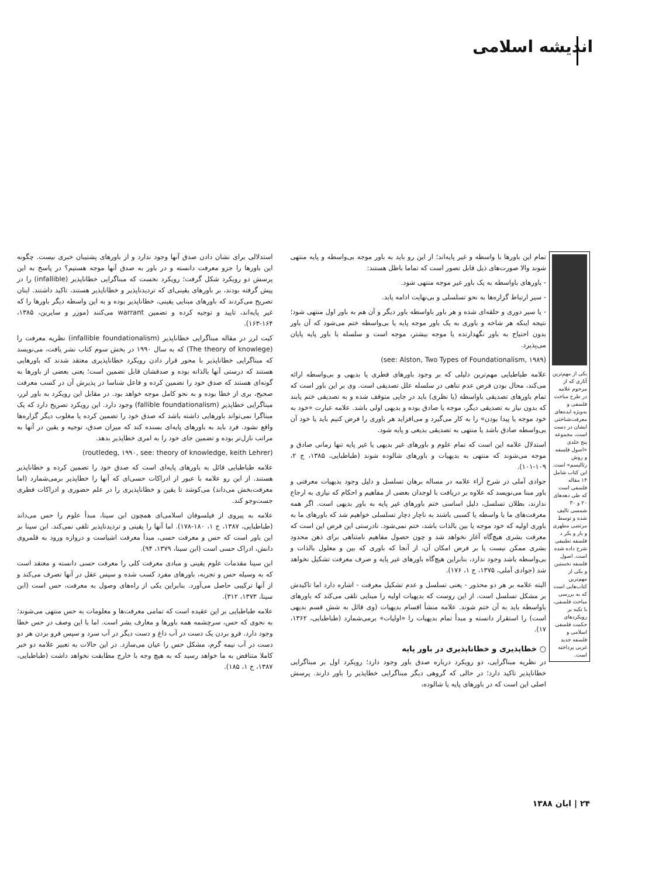اندیشه اسلامی
یکی از مهم‌ترین آثاری که از مرحوم علامه در طرح مباحث فلسفی و به‌ویژه ایده‌های معرفت‌شناختی ایشان در دست است، مجموعه پنج جلدی «اصول فلسفه و روش رئالیسم» است. این کتاب شامل ۱۴ مقاله فلسفی است که طی دهه‌های ۲۰ و ۳۰ شمسی تالیف شده و توسط مرتضی مطهری و یار و یکر د فلسفه تطبیقی شرح داده شده است. اصول فلسفه نخستین و یکی از مهم‌ترین کتاب‌هایی است که به بررسی مباحث فلسفی، با تکیه بر رویکردهای حکمت فلسفی اسلامی و فلسفه جدید غربی پرداخته است.
تمام این باورها با واسطه و غیر پایه‌اند؛ از این رو باید به باور موجه بی‌واسطه و پایه منتهی شوند والا صورت‌های ذیل قابل تصور است که تماما باطل هستند:
- باورهای باواسطه به یک باور غیر موجه منتهی شود.
- سیر ارتباط گزاره‌ها به نحو تسلسلی و بی‌نهایت ادامه یابد.
- یا سیر دوری و حلقه‌ای شده و هر باور باواسطه باور دیگر و آن هم به باور اول منتهی شود؛ نتیجه اینکه هر شاخه و باوری به یک باور موجه پایه یا بی‌واسطه ختم می‌شود که آن باور بدون احتیاج به باور نگهدارنده یا موجه بیشتر، موجه است و سلسله با باور پایه پایان می‌پذیرد.
(see: Alston, Two Types of Foundationalism, ۱۹۸۹)
علامه طباطبایی مهم‌ترین دلیلی که بر وجود باورهای فطری یا بدیهی و بی‌واسطه ارائه می‌کند، محال بودن فرض عدم تناهی در سلسله علل تصدیقی است. وی بر این باور است که تمام باورهای تصدیقی باواسطه (یا نظری) باید در جایی متوقف شده و به تصدیقی ختم یابند که بدون نیاز به تصدیقی دیگر، موجه یا صادق بوده و بدیهی اولی باشد. علامه عبارت «خود به خود موجه یا پیدا بودن» را به کار می‌گیرد و می‌افزاید هر باوری را فرض کنیم باید یا خود آن بی‌واسطه صادق باشد یا منتهی به تصدیقی بدیعی و پایه شود.
استدلال علامه این است که تمام علوم و باورهای غیر بدیهی یا غیر پایه تنها زمانی صادق و موجه می‌شوند که منتهی به بدیهیات و باورهای شالوده شوند (طباطبایی، ۱۳۸۵، ج ۲، ۱۰۹-۱۰۱).
جوادی آملی در شرح آراء علامه در مساله برهان تسلسل و دلیل وجود بدیهیات معرفتی و باور مبنا می‌نویسد که علاوه بر دریافت با لوجدان بعضی از مفاهیم و احکام که نیازی به ارجاع ندارند، بطلان تسلسل، دلیل اساسی ختم باورهای غیر پایه به باور بدیهی است. اگر همه معرفت‌های ما با واسطه یا کسبی باشند به ناچار دچار تسلسلی خواهیم شد که باورهای ما به باوری اولیه که خود موجه یا بین بالذات باشد، ختم نمی‌شود. نادرستی این فرض این است که معرفت بشری هیچ‌گاه آغاز نخواهد شد و چون حصول مفاهیم نامتناهی برای ذهن محدود بشری ممکن نیست یا بر فرض امکان آن، از آنجا که باوری که بین و معلول بالذات و بی‌واسطه باشد وجود ندارد، بنابراین هیچ‌گاه باورهای غیر پایه و صرف معرفت تشکیل نخواهد شد (جوادی آملی، ۱۳۷۵، ج ۱، ۱۷۶).
البته علامه بر هر دو محذور - یعنی تسلسل و عدم تشکیل معرفت - اشاره دارد اما تاکیدش بر مشکل تسلسل است. از این روست که بدیهیات اولیه را مبنایی تلقی می‌کند که باورهای باواسطه باید به آن ختم شوند. علامه منشأ اقسام بدیهیات (وی قائل به شش قسم بدیهی است) را استقرار دانسته و مبدأ تمام بدیهیات را «اولیات» برمی‌شمارد (طباطبایی، ۱۳۶۲، ۱۷).
○ خطاپذیری و خطاناپذیری در باور پایه
در نظریه مبناگرایی، دو رویکرد درباره صدق باور وجود دارد؛ رویکرد اول بر مبناگرایی خطاناپذیر تاکید دارد؛ در حالی که گروهی دیگر مبناگرایی خطاپذیر را باور دارند. پرسش اصلی این است که در باورهای پایه یا شالوده،
استدلالی برای نشان دادن صدق آنها وجود ندارد و از باورهای پشتیبان خبری نیست. چگونه این باورها را جزو معرفت دانسته و در باور به صدق آنها موجه هستیم؟ در پاسخ به این پرسش دو رویکرد شکل گرفت؛ رویکرد نخست که مبناگرایی خطاناپذیر (infallible) را در پیش گرفته بودند، بر باورهای یقینی‌ای که تردیدناپذیر و خطاناپذیر هستند، تاکید داشتند. اینان تصریح می‌کردند که باورهای مبنایی یقینی، خطاناپذیر بوده و به این واسطه دیگر باورها را که غیر پایه‌اند، تایید و توجیه کرده و تضمین warrant می‌کنند (موزر و سایرین، ۱۳۸۵، ۱۶۴-۱۶۳).
کیت لرر در مقاله مبناگرایی خطاناپذیر (infallible foundationalism) نظریه معرفت را (The theory of knowlege) که به سال ۱۹۹۰ در بخش سوم کتاب نشر یافت، می‌نویسد که مبناگرایی خطاناپذیر با محور قرار دادن رویکرد خطاناپذیری معتقد شدند که باورهایی هستند که درستی آنها بالذاته بوده و صدقشان قابل تضمین است؛ یعنی بعضی از باورها به گونه‌ای هستند که صدق خود را تضمین کرده و فاعل شناسا در پذیرش آن در کسب معرفت صحیح، بری از خطا بوده و به نحو کامل موجه خواهد بود. در مقابل این رویکرد به باور لرر، مبناگرایی خطاپذیر (fallible foundationalism) وجود دارد. این رویکرد تصریح دارد که یک مبناگرا نمی‌تواند باورهایی داشته باشد که صدق خود را تضمین کرده یا مغلوب دیگر گزاره‌ها واقع نشود. فرد باید به باورهای پایه‌ای بسنده کند که میزان صدق، توجیه و یقین در آنها به مراتب نازل‌تر بوده و تضمین جای خود را به امری خطاپذیر بدهد.
(routledeg, ۱۹۹۰, see: theory of knowledge, keith Lehrer)
علامه طباطبایی قائل به باورهای پایه‌ای است که صدق خود را تضمین کرده و خطاناپذیر هستند. از این رو علامه با عبور از ادراکات حسی‌ای که آنها را خطاپذیر برمی‌شمارد (اما معرفت‌بخش می‌داند) می‌کوشد تا یقین و خطاناپذیری را در علم حضوری و ادراکات فطری جست‌وجو کند.
علامه به پیروی از فیلسوفان اسلامی‌ای همچون ابن سینا، مبدأ علوم را حس می‌داند (طباطبایی، ۱۳۸۷، ج ۱، ۱۸۰-۱۷۸). اما آنها را یقینی و تردیدناپذیر تلقی نمی‌کند. ابن سینا بر این باور است که حس و معرفت حسی، مبدأ معرفت اشیاست و دروازه ورود به قلمروی دانش، ادراک حسی است (ابن سینا، ۱۳۷۹، ۹۴).
ابن سینا مقدمات علوم یقینی و مبادی معرفت کلی را معرفت حسی دانسته و معتقد است که به وسیله حس و تجربه، باورهای مفرد کسب شده و سپس عقل در آنها تصرف می‌کند و از آنها ترکیبی حاصل می‌آورد. بنابراین یکی از راه‌های وصول به معرفت، حس است (ابن سینا، ۱۳۷۳، ۳۱۲).
علامه طباطبایی بر این عقیده است که تمامی معرفت‌ها و معلومات به حس منتهی می‌شوند؛ به نحوی که حس، سرچشمه همه باورها و معارف بشر است. اما با این وصف در حس خطا وجود دارد. فرو بردن یک دست در آب داغ و دست دیگر در آب سرد و سپس فرو بردن هر دو دست در آب نیمه گرم، مشکل حس را عیان می‌سازد. در این حالات به تعبیر علامه دو خبر کاملا متناقض به ما خواهد رسید که به هیچ وجه با خارج مطابقت نخواهد داشت (طباطبایی، ۱۳۸۷، ج ۱، ۱۸۵).
۲۴ | ابان ۱۳۸۸